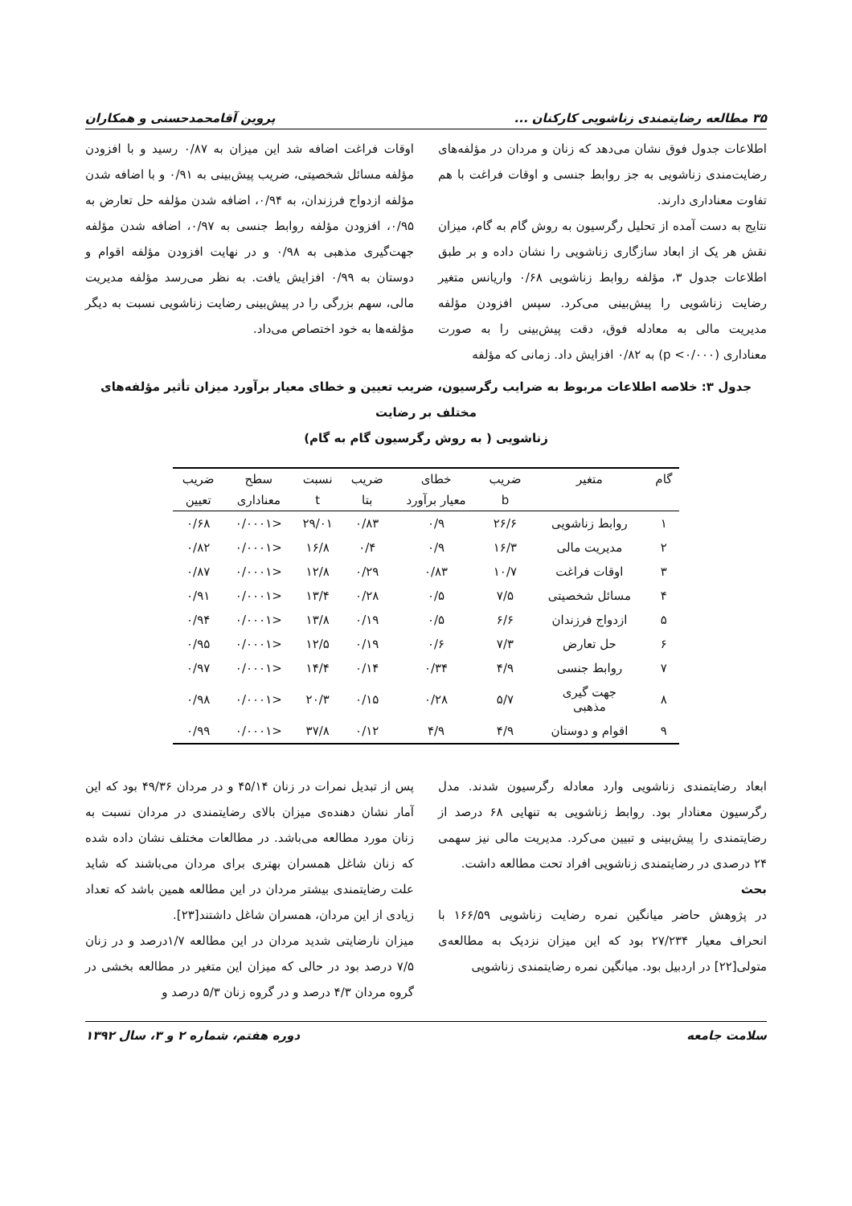۳۵ مطالعه رضایتمندی زناشویی کارکنان ... پروین آقامحمدحسنی و همکاران
اطلاعات جدول فوق نشان می‌دهد که زنان و مردان در مؤلفه‌های رضایت‌مندی زناشویی به جز روابط جنسی و اوقات فراغت با هم تفاوت معناداری دارند.
نتایج به دست آمده از تحلیل رگرسیون به روش گام به گام، میزان نقش هر یک از ابعاد سازگاری زناشویی را نشان داده و بر طبق اطلاعات جدول ۳، مؤلفه روابط زناشویی ۰/۶۸ واریانس متغیر رضایت زناشویی را پیش‌بینی می‌کرد. سپس افزودن مؤلفه مدیریت مالی به معادله فوق، دقت پیش‌بینی را به صورت معناداری (p <۰/۰۰۰) به ۰/۸۲ افزایش داد. زمانی که مؤلفه
اوقات فراغت اضافه شد این میزان به ۰/۸۷ رسید و با افزودن مؤلفه مسائل شخصیتی، ضریب پیش‌بینی به ۰/۹۱ و با اضافه شدن مؤلفه ازدواج فرزندان، به ۰/۹۴، اضافه شدن مؤلفه حل تعارض به ۰/۹۵، افزودن مؤلفه روابط جنسی به ۰/۹۷، اضافه شدن مؤلفه جهت‌گیری مذهبی به ۰/۹۸ و در نهایت افزودن مؤلفه اقوام و دوستان به ۰/۹۹ افزایش یافت. به نظر می‌رسد مؤلفه مدیریت مالی، سهم بزرگی را در پیش‌بینی رضایت زناشویی نسبت به دیگر مؤلفه‌ها به خود اختصاص می‌داد.
جدول ۳: خلاصه اطلاعات مربوط به ضرایب رگرسیون، ضریب تعیین و خطای معیار برآورد میزان تأثیر مؤلفه‌های مختلف بر رضایت
زناشویی ( به روش رگرسیون گام به گام)
| گام | متغیر | ضریب | خطای | ضریب | نسبت | سطح | ضریب |
| --- | --- | --- | --- | --- | --- | --- | --- |
| | | b | معیار برآورد | بتا | t | معناداری | تعیین |
| ۱ | روابط زناشویی | ۲۶/۶ | ۰/۹ | ۰/۸۳ | ۲۹/۰۱ | <۰/۰۰۰۱ | ۰/۶۸ |
| ۲ | مدیریت مالی | ۱۶/۳ | ۰/۹ | ۰/۴ | ۱۶/۸ | <۰/۰۰۰۱ | ۰/۸۲ |
| ۳ | اوقات فراغت | ۱۰/۷ | ۰/۸۳ | ۰/۲۹ | ۱۲/۸ | <۰/۰۰۰۱ | ۰/۸۷ |
| ۴ | مسائل شخصیتی | ۷/۵ | ۰/۵ | ۰/۲۸ | ۱۳/۴ | <۰/۰۰۰۱ | ۰/۹۱ |
| ۵ | ازدواج فرزندان | ۶/۶ | ۰/۵ | ۰/۱۹ | ۱۳/۸ | <۰/۰۰۰۱ | ۰/۹۴ |
| ۶ | حل تعارض | ۷/۳ | ۰/۶ | ۰/۱۹ | ۱۲/۵ | <۰/۰۰۰۱ | ۰/۹۵ |
| ۷ | روابط جنسی | ۴/۹ | ۰/۳۴ | ۰/۱۴ | ۱۴/۴ | <۰/۰۰۰۱ | ۰/۹۷ |
| ۸ | جهت گیری مذهبی | ۵/۷ | ۰/۲۸ | ۰/۱۵ | ۲۰/۳ | <۰/۰۰۰۱ | ۰/۹۸ |
| ۹ | اقوام و دوستان | ۴/۹ | ۴/۹ | ۰/۱۲ | ۳۷/۸ | <۰/۰۰۰۱ | ۰/۹۹ |
ابعاد رضایتمندی زناشویی وارد معادله رگرسیون شدند. مدل رگرسیون معنادار بود. روابط زناشویی به تنهایی ۶۸ درصد از رضایتمندی را پیش‌بینی و تبیین می‌کرد. مدیریت مالی نیز سهمی ۲۴ درصدی در رضایتمندی زناشویی افراد تحت مطالعه داشت.
بحث
در پژوهش حاضر میانگین نمره رضایت زناشویی ۱۶۶/۵۹ با انحراف معیار ۲۷/۲۳۴ بود که این میزان نزدیک به مطالعه‌ی متولی[۲۲] در اردبیل بود. میانگین نمره رضایتمندی زناشویی
پس از تبدیل نمرات در زنان ۴۵/۱۴ و در مردان ۴۹/۳۶ بود که این آمار نشان دهنده‌ی میزان بالای رضایتمندی در مردان نسبت به زنان مورد مطالعه می‌باشد. در مطالعات مختلف نشان داده شده که زنان شاغل همسران بهتری برای مردان می‌باشند که شاید علت رضایتمندی بیشتر مردان در این مطالعه همین باشد که تعداد زیادی از این مردان، همسران شاغل داشتند[۲۳].
میزان نارضایتی شدید مردان در این مطالعه ۱/۷درصد و در زنان ۷/۵ درصد بود در حالی که میزان این متغیر در مطالعه بخشی در گروه مردان ۴/۳ درصد و در گروه زنان ۵/۳ درصد و
سلامت جامعه دوره هفتم، شماره ۲ و ۳، سال ۱۳۹۲